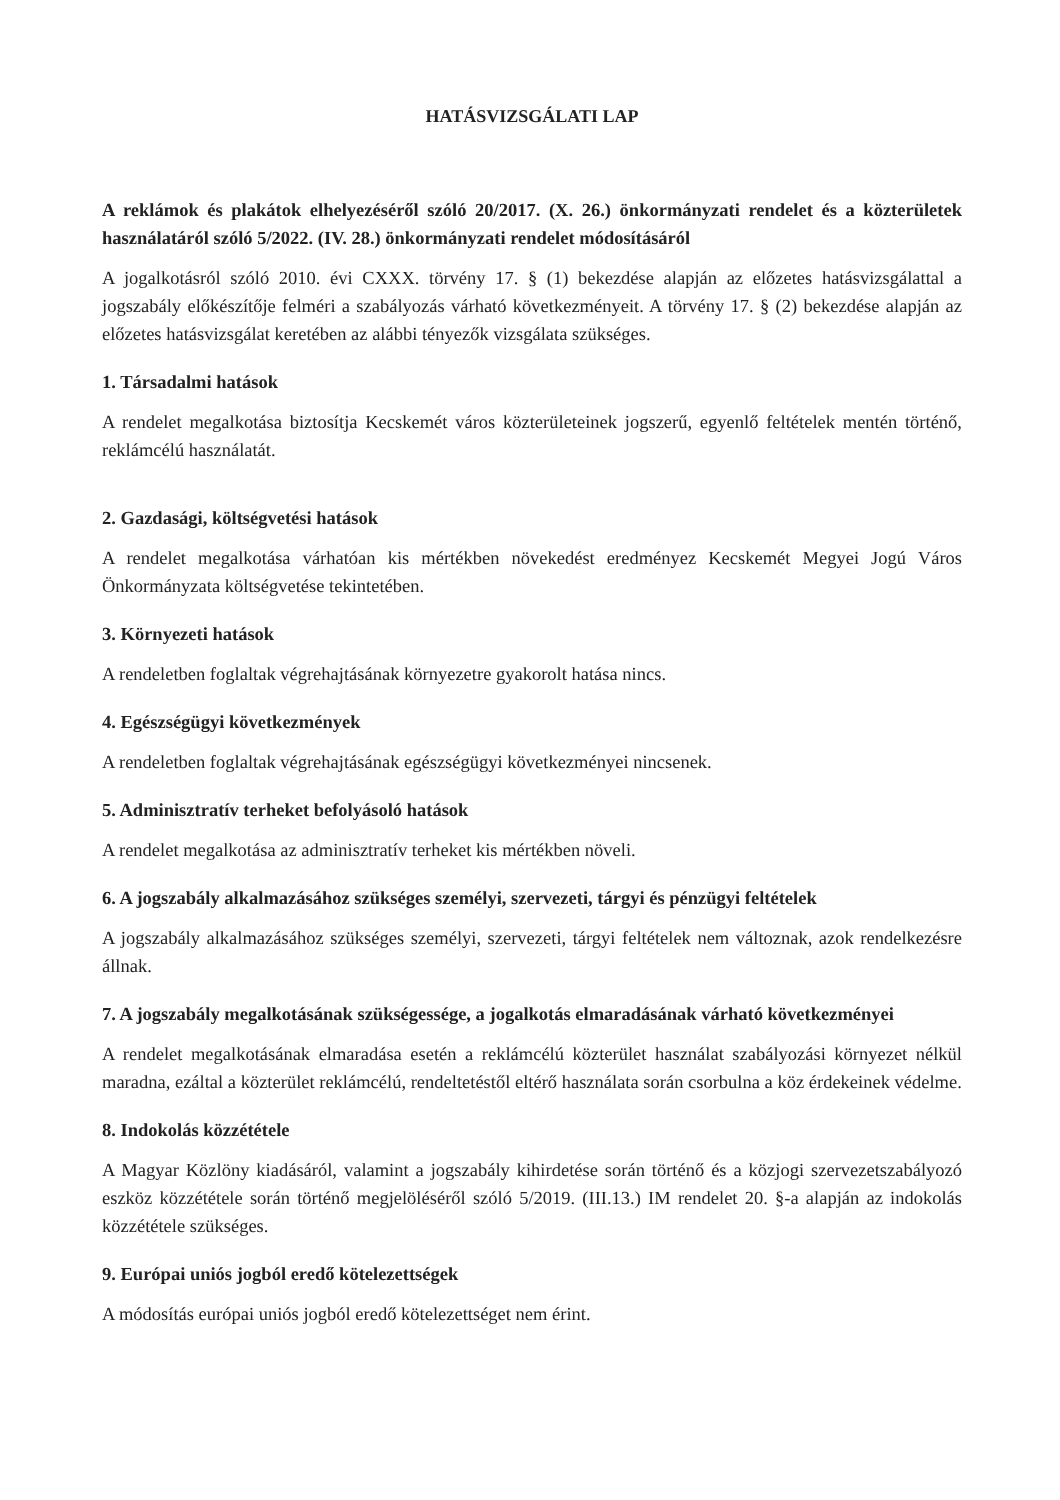HATÁSVIZSGÁLATI LAP
A reklámok és plakátok elhelyezéséről szóló 20/2017. (X. 26.) önkormányzati rendelet és a közterületek használatáról szóló 5/2022. (IV. 28.) önkormányzati rendelet módosításáról
A jogalkotásról szóló 2010. évi CXXX. törvény 17. § (1) bekezdése alapján az előzetes hatásvizsgálattal a jogszabály előkészítője felméri a szabályozás várható következményeit. A törvény 17. § (2) bekezdése alapján az előzetes hatásvizsgálat keretében az alábbi tényezők vizsgálata szükséges.
1. Társadalmi hatások
A rendelet megalkotása biztosítja Kecskemét város közterületeinek jogszerű, egyenlő feltételek mentén történő, reklámcélú használatát.
2. Gazdasági, költségvetési hatások
A rendelet megalkotása várhatóan kis mértékben növekedést eredményez Kecskemét Megyei Jogú Város Önkormányzata költségvetése tekintetében.
3. Környezeti hatások
A rendeletben foglaltak végrehajtásának környezetre gyakorolt hatása nincs.
4. Egészségügyi következmények
A rendeletben foglaltak végrehajtásának egészségügyi következményei nincsenek.
5. Adminisztratív terheket befolyásoló hatások
A rendelet megalkotása az adminisztratív terheket kis mértékben növeli.
6. A jogszabály alkalmazásához szükséges személyi, szervezeti, tárgyi és pénzügyi feltételek
A jogszabály alkalmazásához szükséges személyi, szervezeti, tárgyi feltételek nem változnak, azok rendelkezésre állnak.
7. A jogszabály megalkotásának szükségessége, a jogalkotás elmaradásának várható következményei
A rendelet megalkotásának elmaradása esetén a reklámcélú közterület használat szabályozási környezet nélkül maradna, ezáltal a közterület reklámcélú, rendeltetéstől eltérő használata során csorbulna a köz érdekeinek védelme.
8. Indokolás közzététele
A Magyar Közlöny kiadásáról, valamint a jogszabály kihirdetése során történő és a közjogi szervezetszabályozó eszköz közzététele során történő megjelöléséről szóló 5/2019. (III.13.) IM rendelet 20. §-a alapján az indokolás közzététele szükséges.
9. Európai uniós jogból eredő kötelezettségek
A módosítás európai uniós jogból eredő kötelezettséget nem érint.